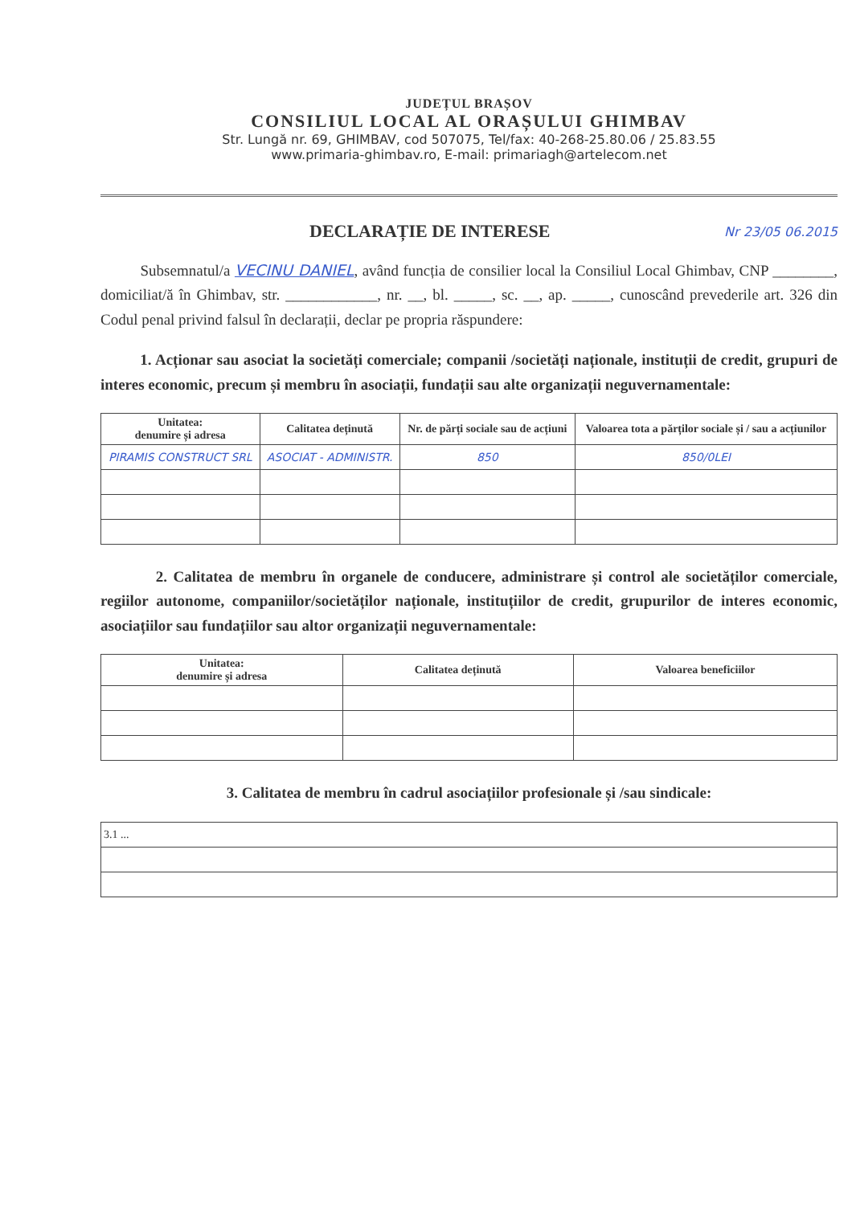JUDEȚUL BRAȘOV
CONSILIUL LOCAL AL ORAȘULUI GHIMBAV
Str. Lungă nr. 69, GHIMBAV, cod 507075, Tel/fax: 40-268-25.80.06 / 25.83.55
www.primaria-ghimbav.ro, E-mail: primariagh@artelecom.net
DECLARAȚIE DE INTERESE
Nr 23/05 06.2015
Subsemnatul/a VECINU DANIEL, având funcția de consilier local la Consiliul Local Ghimbav, CNP ________, domiciliat/ă în Ghimbav, str. ____________, nr. __, bl. _____, sc. __, ap. _____, cunoscând prevederile art. 326 din Codul penal privind falsul în declarații, declar pe propria răspundere:
1. Acționar sau asociat la societăți comerciale; companii /societăți naționale, instituții de credit, grupuri de interes economic, precum și membru în asociații, fundații sau alte organizații neguvernamentale:
| Unitatea: denumire și adresa | Calitatea deținută | Nr. de părți sociale sau de acțiuni | Valoarea tota a părților sociale și / sau a acțiunilor |
| --- | --- | --- | --- |
| PIRAMIS CONSTRUCT SRL | ASOCIAT - ADMINISTR. | 850 | 850/0LEI |
2. Calitatea de membru în organele de conducere, administrare și control ale societăților comerciale, regiilor autonome, companiilor/societăților naționale, instituțiilor de credit, grupurilor de interes economic, asociațiilor sau fundațiilor sau altor organizații neguvernamentale:
| Unitatea: denumire și adresa | Calitatea deținută | Valoarea beneficiilor |
| --- | --- | --- |
3. Calitatea de membru în cadrul asociațiilor profesionale și /sau sindicale:
| 3.1 ... |